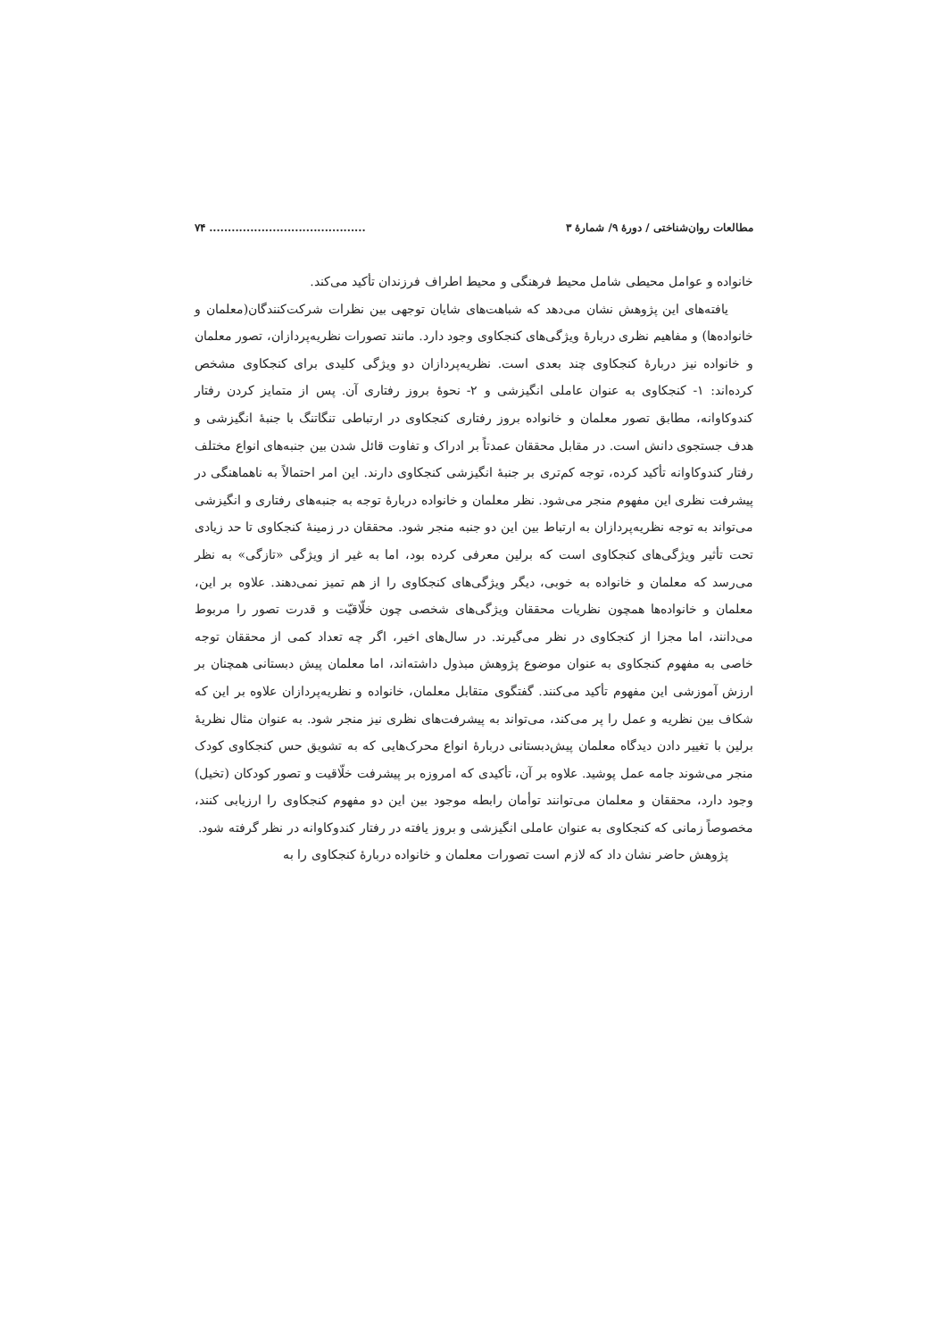مطالعات روان‌شناختی / دورهٔ ۹/ شمارهٔ ۳.......................................... ۷۴
خانواده و عوامل محیطی شامل محیط فرهنگی و محیط اطراف فرزندان تأکید می‌کند.
یافته‌های این پژوهش نشان می‌دهد که شباهت‌های شایان توجهی بین نظرات شرکت‌کنندگان(معلمان و خانواده‌ها) و مفاهیم نظری دربارهٔ ویژگی‌های کنجکاوی وجود دارد. مانند تصورات نظریه‌پردازان، تصور معلمان و خانواده نیز دربارهٔ کنجکاوی چند بعدی است. نظریه‌پردازان دو ویژگی کلیدی برای کنجکاوی مشخص کرده‌اند: ۱- کنجکاوی به عنوان عاملی انگیزشی و ۲- نحوهٔ بروز رفتاری آن. پس از متمایز کردن رفتار کندوکاوانه، مطابق تصور معلمان و خانواده بروز رفتاری کنجکاوی در ارتباطی تنگاتنگ با جنبهٔ انگیزشی و هدف جستجوی دانش است. در مقابل محققان عمدتاً بر ادراک و تفاوت قائل شدن بین جنبه‌های انواع مختلف رفتار کندوکاوانه تأکید کرده، توجه کم‌تری بر جنبهٔ انگیزشی کنجکاوی دارند. این امر احتمالاً به ناهماهنگی در پیشرفت نظری این مفهوم منجر می‌شود. نظر معلمان و خانواده دربارهٔ توجه به جنبه‌های رفتاری و انگیزشی می‌تواند به توجه نظریه‌پردازان به ارتباط بین این دو جنبه منجر شود. محققان در زمینهٔ کنجکاوی تا حد زیادی تحت تأثیر ویژگی‌های کنجکاوی است که برلین معرفی کرده بود، اما به غیر از ویژگی «تازگی» به نظر می‌رسد که معلمان و خانواده به خوبی، دیگر ویژگی‌های کنجکاوی را از هم تمیز نمی‌دهند. علاوه بر این، معلمان و خانواده‌ها همچون نظریات محققان ویژگی‌های شخصی چون خلّاقیّت و قدرت تصور را مربوط می‌دانند، اما مجزا از کنجکاوی در نظر می‌گیرند. در سال‌های اخیر، اگر چه تعداد کمی از محققان توجه خاصی به مفهوم کنجکاوی به عنوان موضوع پژوهش مبذول داشته‌اند، اما معلمان پیش دبستانی همچنان بر ارزش آموزشی این مفهوم تأکید می‌کنند. گفتگوی متقابل معلمان، خانواده و نظریه‌پردازان علاوه بر این که شکاف بین نظریه و عمل را پر می‌کند، می‌تواند به پیشرفت‌های نظری نیز منجر شود. به عنوان مثال نظریهٔ برلین با تغییر دادن دیدگاه معلمان پیش‌دبستانی دربارهٔ انواع محرک‌هایی که به تشویق حس کنجکاوی کودک منجر می‌شوند جامه عمل پوشید. علاوه بر آن، تأکیدی که امروزه بر پیشرفت خلّاقیت و تصور کودکان (تخیل) وجود دارد، محققان و معلمان می‌توانند توأمان رابطه موجود بین این دو مفهوم کنجکاوی را ارزیابی کنند، مخصوصاً زمانی که کنجکاوی به عنوان عاملی انگیزشی و بروز یافته در رفتار کندوکاوانه در نظر گرفته شود.
پژوهش حاضر نشان داد که لازم است تصورات معلمان و خانواده دربارهٔ کنجکاوی را به